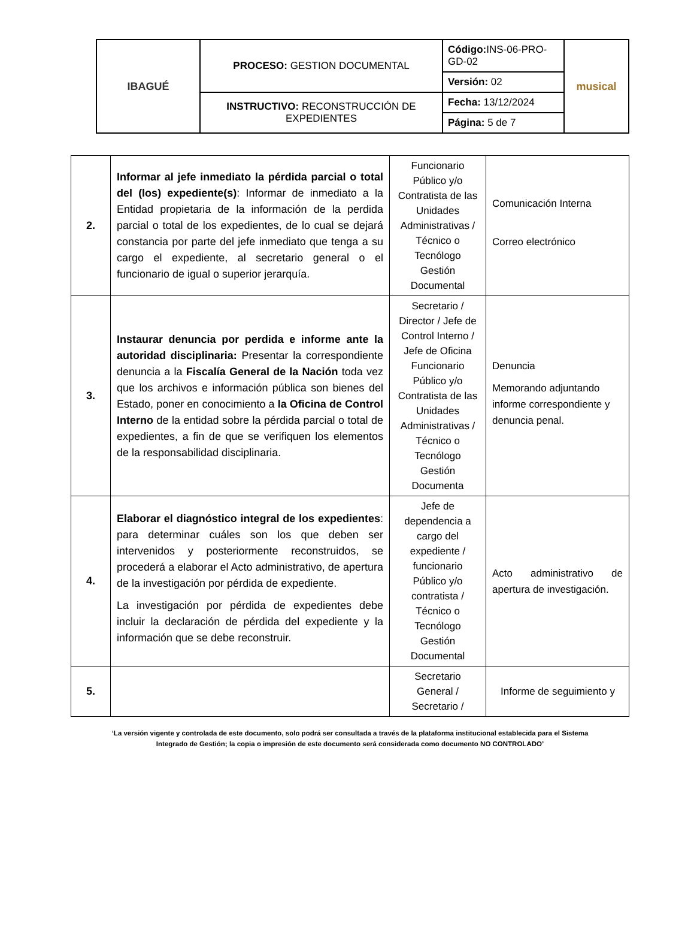| IBAGUÉ | PROCESO: GESTION DOCUMENTAL | Código: INS-06-PRO-GD-02 | musical |
| | | Versión: 02 | |
| | INSTRUCTIVO: RECONSTRUCCIÓN DE EXPEDIENTES | Fecha: 13/12/2024 | |
| | | Página: 5 de 7 | |
| 2. | Informar al jefe inmediato la pérdida parcial o total del (los) expediente(s) : Informar de inmediato a la Entidad propietaria de la información de la perdida parcial o total de los expedientes, de lo cual se dejará constancia por parte del jefe inmediato que tenga a su cargo el expediente, al secretario general o el funcionario de igual o superior jerarquía. | Funcionario Público y/o Contratista de las Unidades Administrativas / Técnico o Tecnólogo Gestión Documental | Comunicación Interna Correo electrónico |
| 3. | Instaurar denuncia por perdida e informe ante la autoridad disciplinaria: Presentar la correspondiente denuncia a la Fiscalía General de la Nación toda vez que los archivos e información pública son bienes del Estado, poner en conocimiento a la Oficina de Control Interno de la entidad sobre la pérdida parcial o total de expedientes, a fin de que se verifiquen los elementos de la responsabilidad disciplinaria. | Secretario / Director / Jefe de Control Interno / Jefe de Oficina Funcionario Público y/o Contratista de las Unidades Administrativas / Técnico o Tecnólogo Gestión Documenta | Denuncia Memorando adjuntando informe correspondiente y denuncia penal. |
| 4. | Elaborar el diagnóstico integral de los expedientes : para determinar cuáles son los que deben ser intervenidos y posteriormente reconstruidos, se procederá a elaborar el Acto administrativo, de apertura de la investigación por pérdida de expediente. La investigación por pérdida de expedientes debe incluir la declaración de pérdida del expediente y la información que se debe reconstruir. | Jefe de dependencia a cargo del expediente / funcionario Público y/o contratista / Técnico o Tecnólogo Gestión Documental | Acto administrativo de apertura de investigación. |
| 5. | | Secretario General / Secretario / | Informe de seguimiento y |
‘La versión vigente y controlada de este documento, solo podrá ser consultada a través de la plataforma institucional establecida para el Sistema Integrado de Gestión; la copia o impresión de este documento será considerada como documento NO CONTROLADO’